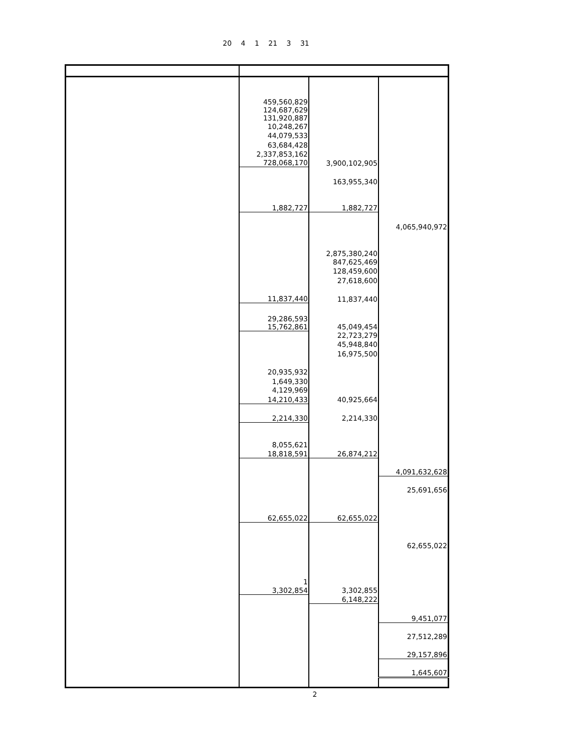20 4 1 21 3 31
| | 459,560,829 | | |
| | 124,687,629 | | |
| | 131,920,887 | | |
| | 10,248,267 | | |
| | 44,079,533 | | |
| | 63,684,428 | | |
| | 2,337,853,162 | | |
| | 728,068,170 | 3,900,102,905 | |
| | | 163,955,340 | |
| | 1,882,727 | 1,882,727 | |
| | | | 4,065,940,972 |
| | | 2,875,380,240 | |
| | | 847,625,469 | |
| | | 128,459,600 | |
| | | 27,618,600 | |
| | 11,837,440 | 11,837,440 | |
| | 29,286,593 | | |
| | 15,762,861 | 45,049,454 | |
| | | 22,723,279 | |
| | | 45,948,840 | |
| | | 16,975,500 | |
| | 20,935,932 | | |
| | 1,649,330 | | |
| | 4,129,969 | | |
| | 14,210,433 | 40,925,664 | |
| | 2,214,330 | 2,214,330 | |
| | 8,055,621 | | |
| | 18,818,591 | 26,874,212 | |
| | | | 4,091,632,628 |
| | | | 25,691,656 |
| | 62,655,022 | 62,655,022 | |
| | | | 62,655,022 |
| | 1 | | |
| | 3,302,854 | 3,302,855 | |
| | | 6,148,222 | |
| | | | 9,451,077 |
| | | | 27,512,289 |
| | | | 29,157,896 |
| | | | 1,645,607 |
2